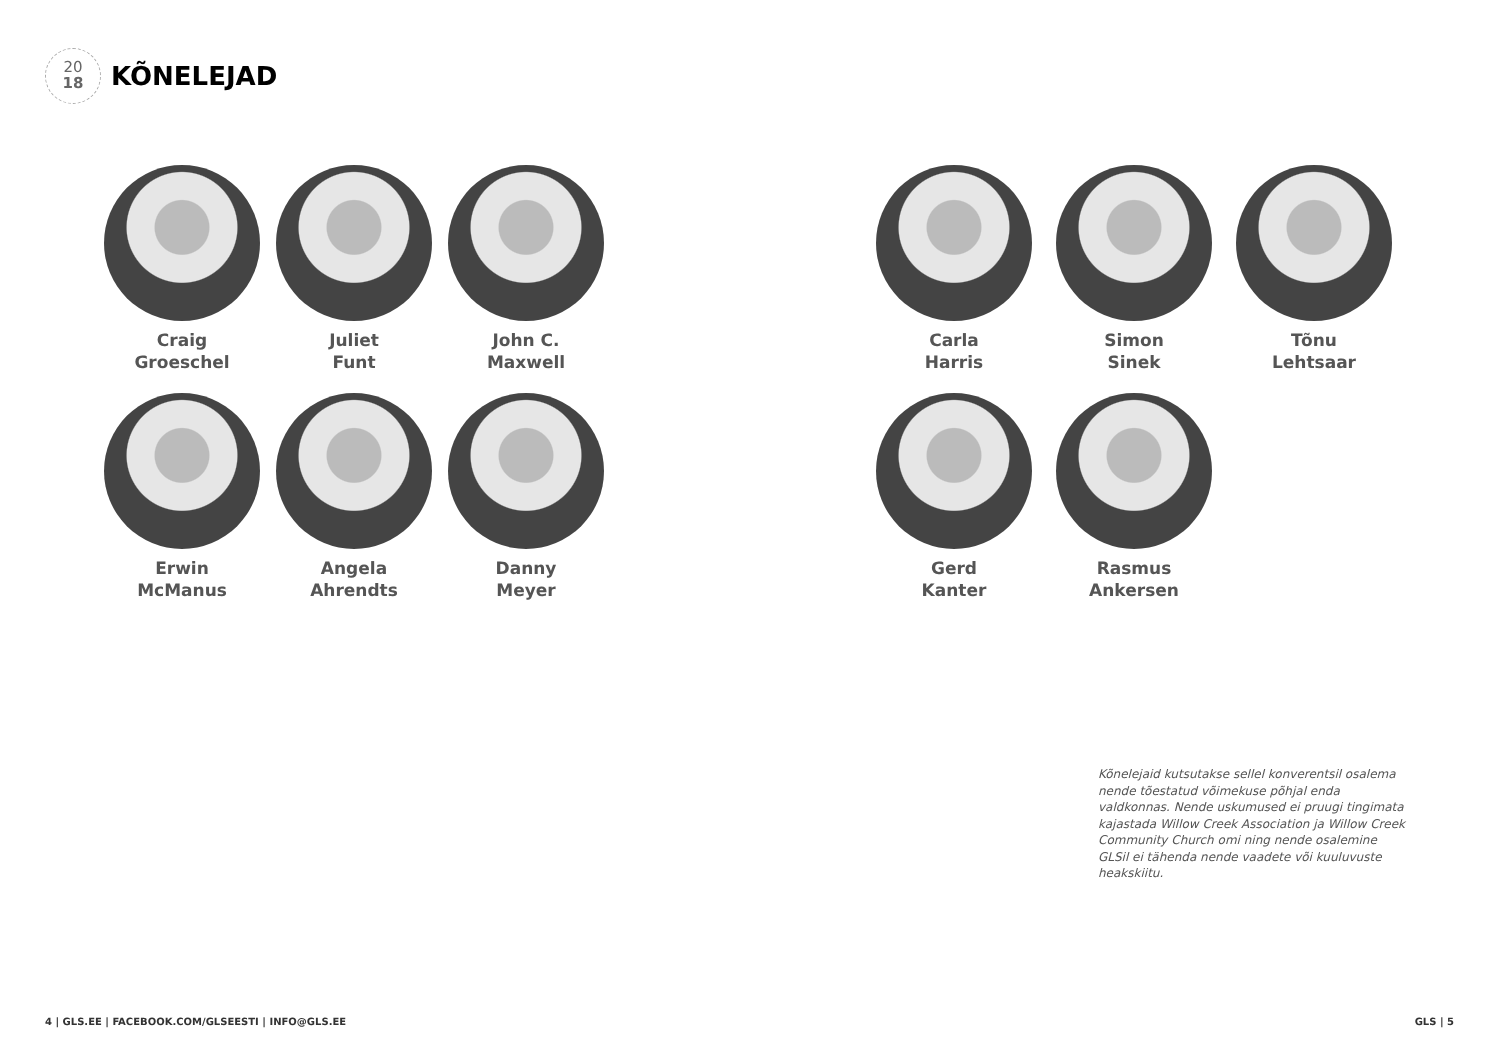20
18
KÕNELEJAD
Craig
Groeschel
Juliet
Funt
John C.
Maxwell
Erwin
McManus
Angela
Ahrendts
Danny
Meyer
Carla
Harris
Simon
Sinek
Tõnu
Lehtsaar
Gerd
Kanter
Rasmus
Ankersen
Kõnelejaid kutsutakse sellel konverentsil osalema nende tõestatud võimekuse põhjal enda valdkonnas. Nende uskumused ei pruugi tingimata kajastada Willow Creek Association ja Willow Creek Community Church omi ning nende osalemine GLSil ei tähenda nende vaadete või kuuluvuste heakskiitu.
4 | GLS.EE | FACEBOOK.COM/GLSEESTI | INFO@GLS.EE
GLS | 5